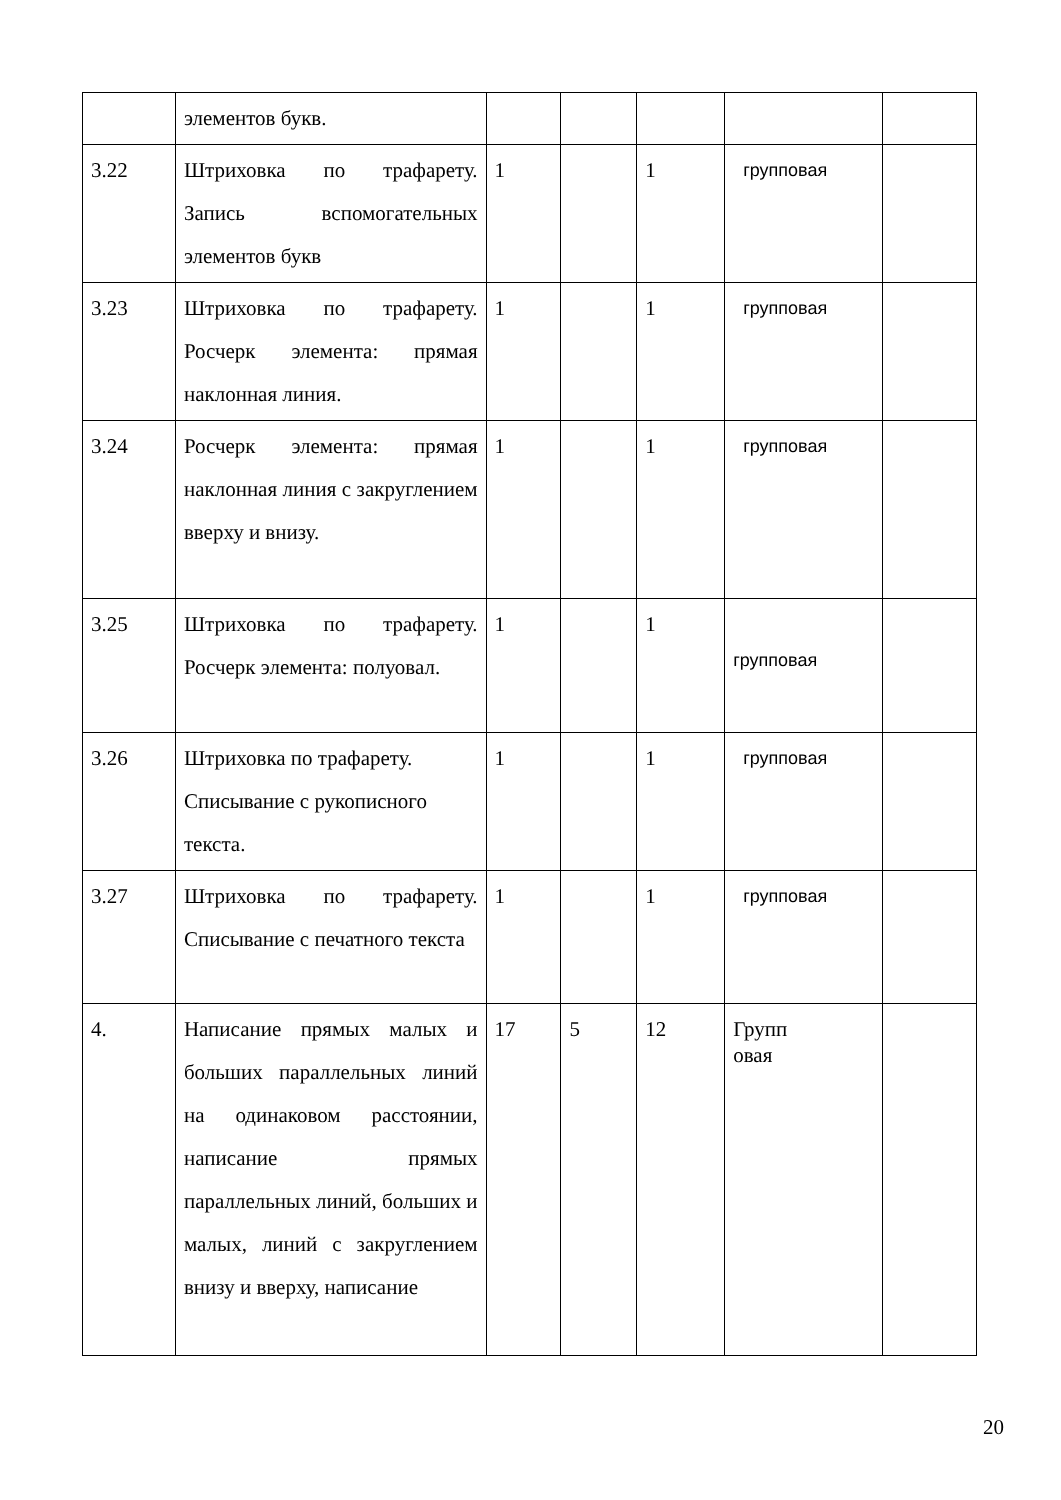| | элементов букв. | | | | | |
| 3.22 | Штриховка по трафарету. Запись вспомогательных элементов букв | 1 | | 1 | групповая | |
| 3.23 | Штриховка по трафарету. Росчерк элемента: прямая наклонная линия. | 1 | | 1 | групповая | |
| 3.24 | Росчерк элемента: прямая наклонная линия с закруглением вверху и внизу. | 1 | | 1 | групповая | |
| 3.25 | Штриховка по трафарету. Росчерк элемента: полуовал. | 1 | | 1 | групповая | |
| 3.26 | Штриховка по трафарету. Списывание с рукописного текста. | 1 | | 1 | групповая | |
| 3.27 | Штриховка по трафарету. Списывание с печатного текста | 1 | | 1 | групповая | |
| 4. | Написание прямых малых и больших параллельных линий на одинаковом расстоянии, написание прямых параллельных линий, больших и малых, линий с закруглением внизу и вверху, написание | 17 | 5 | 12 | Групп овая | |
20